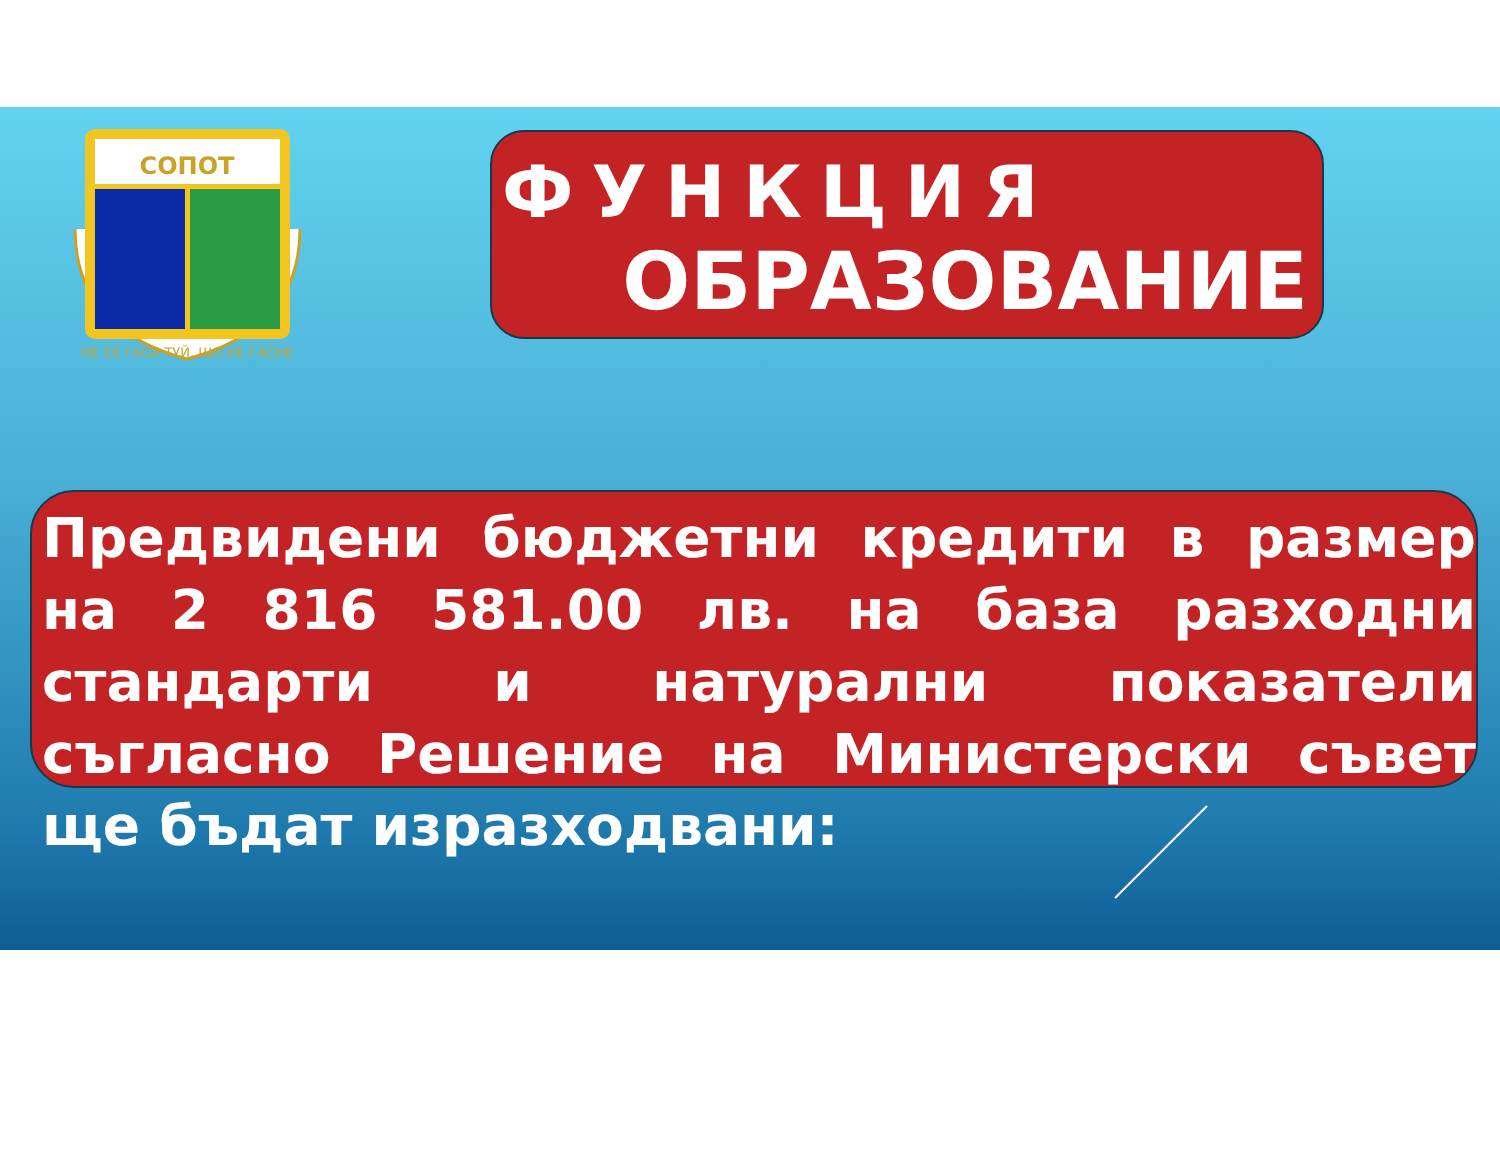СОПОТ
НЕ СЕ ГАСИ ТУЙ, ЩО НЕ ГАСНЕ
ФУНКЦИЯ
ОБРАЗОВАНИЕ
Предвидени бюджетни кредити в размер на 2 816 581.00 лв. на база разходни стандарти и натурални показатели съгласно Решение на Министерски съвет ще бъдат изразходвани: